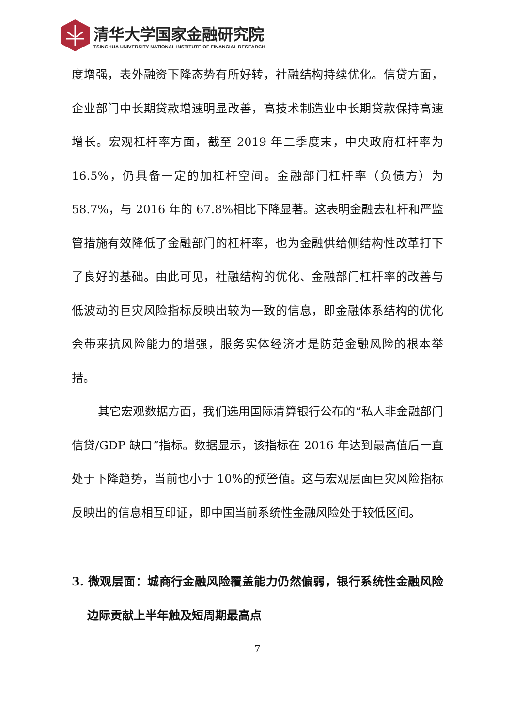清华大学国家金融研究院
TSINGHUA UNIVERSITY NATIONAL INSTITUTE OF FINANCIAL RESEARCH
度增强，表外融资下降态势有所好转，社融结构持续优化。信贷方面，企业部门中长期贷款增速明显改善，高技术制造业中长期贷款保持高速增长。宏观杠杆率方面，截至 2019 年二季度末，中央政府杠杆率为 16.5%，仍具备一定的加杠杆空间。金融部门杠杆率（负债方）为 58.7%，与 2016 年的 67.8%相比下降显著。这表明金融去杠杆和严监管措施有效降低了金融部门的杠杆率，也为金融供给侧结构性改革打下了良好的基础。由此可见，社融结构的优化、金融部门杠杆率的改善与低波动的巨灾风险指标反映出较为一致的信息，即金融体系结构的优化会带来抗风险能力的增强，服务实体经济才是防范金融风险的根本举措。
其它宏观数据方面，我们选用国际清算银行公布的“私人非金融部门信贷/GDP 缺口”指标。数据显示，该指标在 2016 年达到最高值后一直处于下降趋势，当前也小于 10%的预警值。这与宏观层面巨灾风险指标反映出的信息相互印证，即中国当前系统性金融风险处于较低区间。
3. 微观层面：城商行金融风险覆盖能力仍然偏弱，银行系统性金融风险边际贡献上半年触及短周期最高点
7